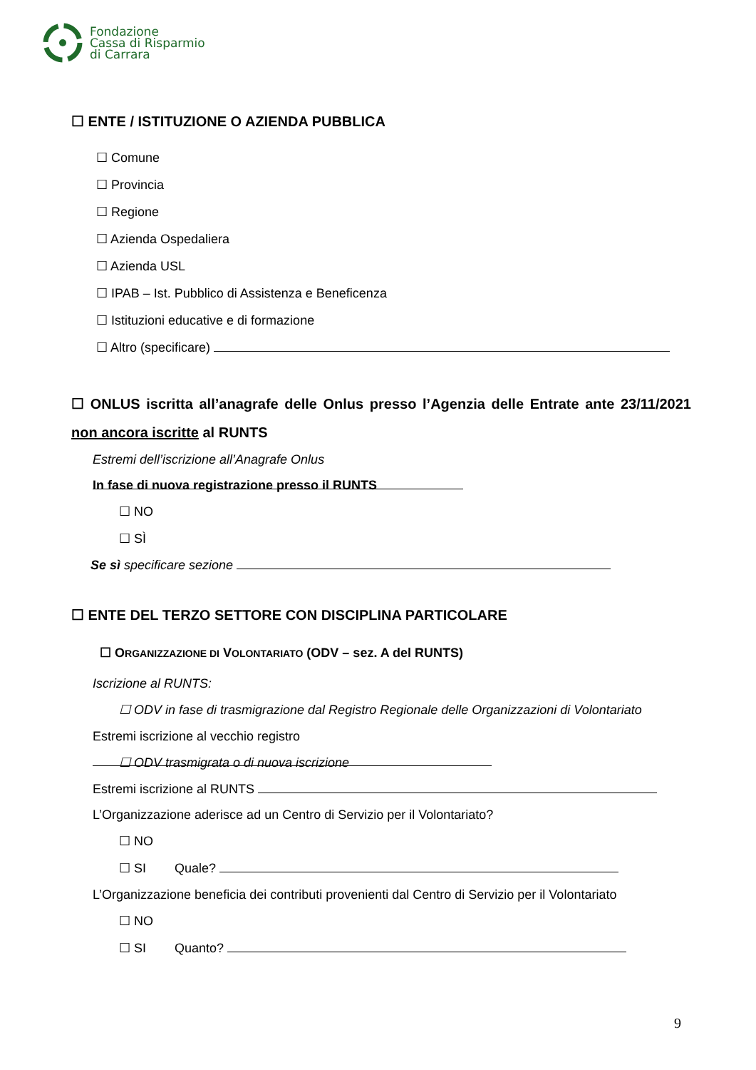Fondazione
Cassa di Risparmio
di Carrara
☐ ENTE / ISTITUZIONE O AZIENDA PUBBLICA
☐ Comune
☐ Provincia
☐ Regione
☐ Azienda Ospedaliera
☐ Azienda USL
☐ IPAB – Ist. Pubblico di Assistenza e Beneficenza
☐ Istituzioni educative e di formazione
☐ Altro (specificare)
☐ ONLUS iscritta all’anagrafe delle Onlus presso l’Agenzia delle Entrate ante 23/11/2021 non ancora iscritte al RUNTS
Estremi dell’iscrizione all’Anagrafe Onlus
In fase di nuova registrazione presso il RUNTS
☐ NO
☐ SÌ
Se sì specificare sezione
☐ ENTE DEL TERZO SETTORE CON DISCIPLINA PARTICOLARE
☐ ORGANIZZAZIONE DI VOLONTARIATO (ODV – sez. A del RUNTS)
Iscrizione al RUNTS:
☐ ODV in fase di trasmigrazione dal Registro Regionale delle Organizzazioni di Volontariato
Estremi iscrizione al vecchio registro
☐ ODV trasmigrata o di nuova iscrizione
Estremi iscrizione al RUNTS
L’Organizzazione aderisce ad un Centro di Servizio per il Volontariato?
☐ NO
☐ SI Quale?
L’Organizzazione beneficia dei contributi provenienti dal Centro di Servizio per il Volontariato
☐ NO
☐ SI Quanto?
9